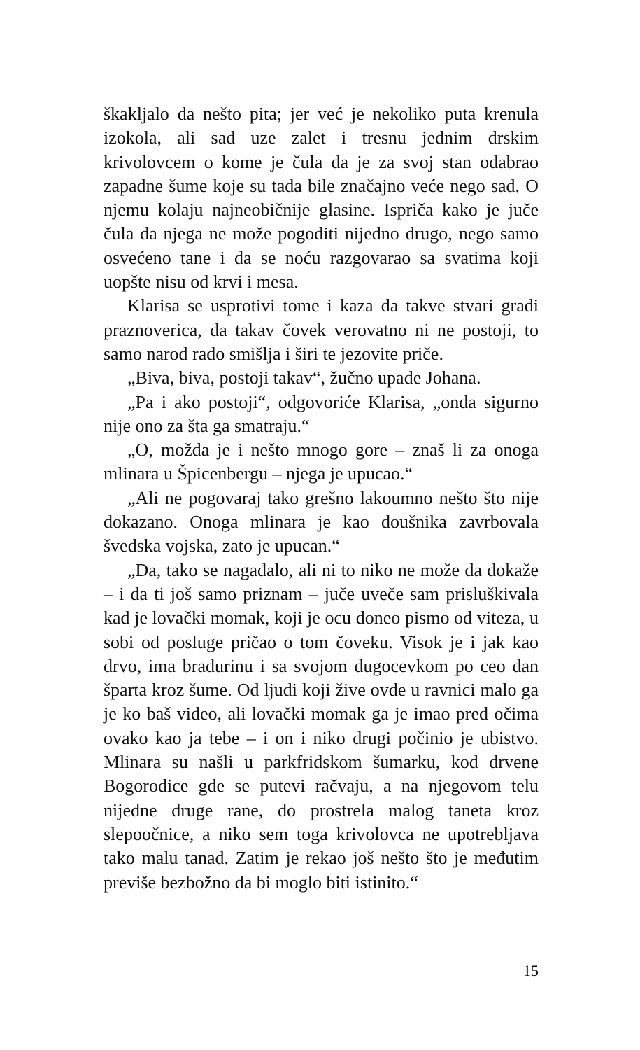škakljalo da nešto pita; jer već je nekoliko puta krenula izokola, ali sad uze zalet i tresnu jednim drskim krivolovcem o kome je čula da je za svoj stan odabrao zapadne šume koje su tada bile značajno veće nego sad. O njemu kolaju najneobičnije glasine. Ispriča kako je juče čula da njega ne može pogoditi nijedno drugo, nego samo osvećeno tane i da se noću razgovarao sa svatima koji uopšte nisu od krvi i mesa.
Klarisa se usprotivi tome i kaza da takve stvari gradi praznoverica, da takav čovek verovatno ni ne postoji, to samo narod rado smišlja i širi te jezovite priče.
„Biva, biva, postoji takav“, žučno upade Johana.
„Pa i ako postoji“, odgovoriće Klarisa, „onda sigurno nije ono za šta ga smatraju.“
„O, možda je i nešto mnogo gore – znaš li za onoga mlinara u Špicenbergu – njega je upucao.“
„Ali ne pogovaraj tako grešno lakoumno nešto što nije dokazano. Onoga mlinara je kao doušnika zavrbovala švedska vojska, zato je upucan.“
„Da, tako se nagađalo, ali ni to niko ne može da dokaže – i da ti još samo priznam – juče uveče sam prisluškivala kad je lovački momak, koji je ocu doneo pismo od viteza, u sobi od posluge pričao o tom čoveku. Visok je i jak kao drvo, ima bradurinu i sa svojom dugocevkom po ceo dan šparta kroz šume. Od ljudi koji žive ovde u ravnici malo ga je ko baš video, ali lovački momak ga je imao pred očima ovako kao ja tebe – i on i niko drugi počinio je ubistvo. Mlinara su našli u parkfridskom šumarku, kod drvene Bogorodice gde se putevi račvaju, a na njegovom telu nijedne druge rane, do prostrela malog taneta kroz slepoočnice, a niko sem toga krivolovca ne upotrebljava tako malu tanad. Zatim je rekao još nešto što je međutim previše bezbožno da bi moglo biti istinito.“
15